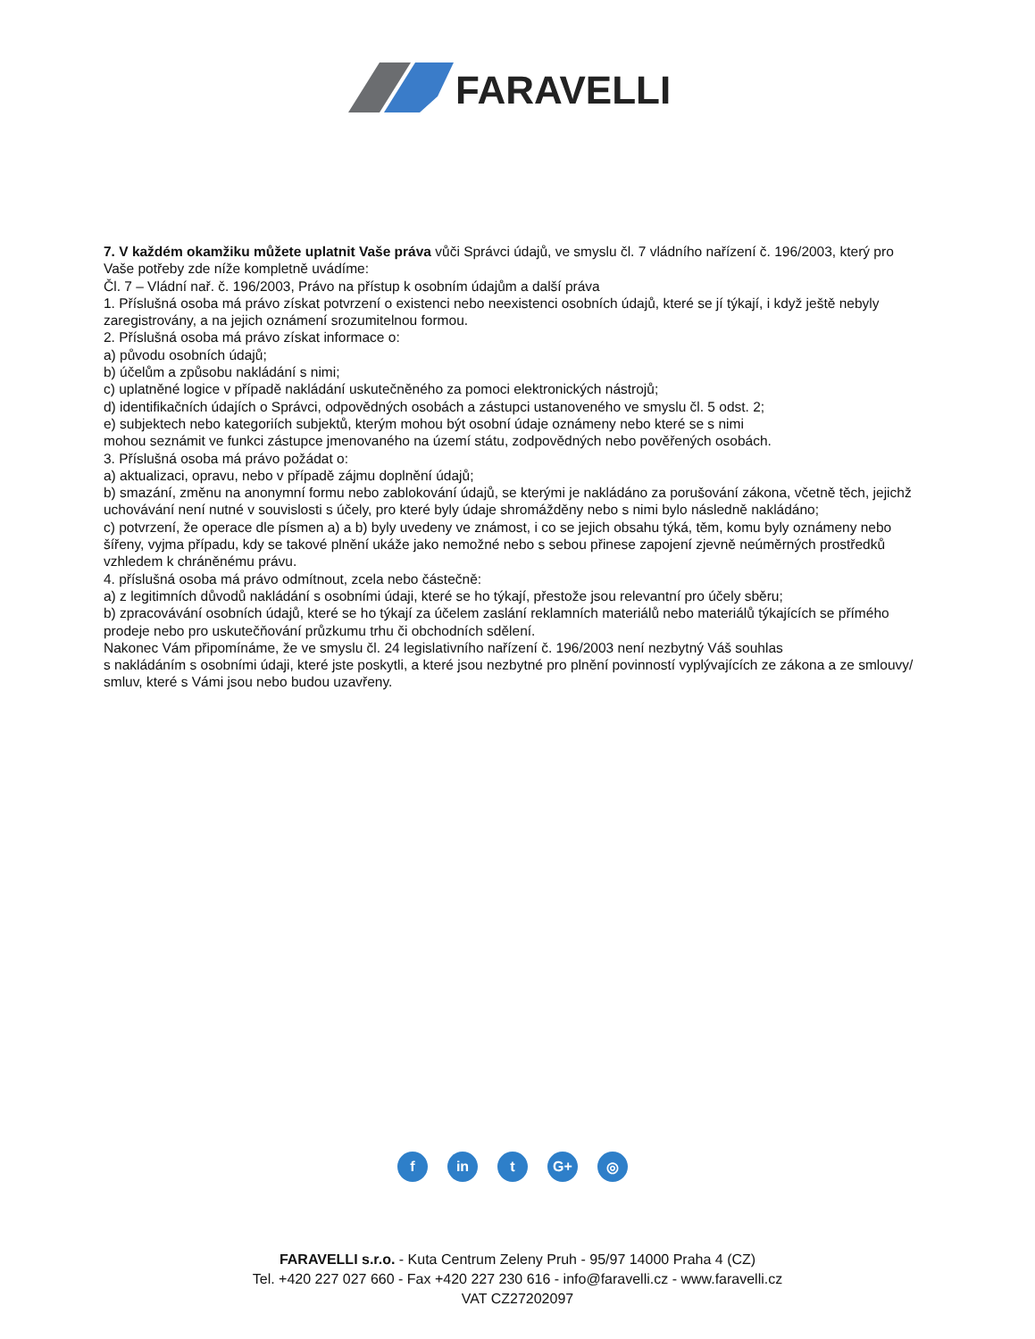FARAVELLI
7. V každém okamžiku můžete uplatnit Vaše práva vůči Správci údajů, ve smyslu čl. 7 vládního nařízení č. 196/2003, který pro Vaše potřeby zde níže kompletně uvádíme:
Čl. 7 – Vládní nař. č. 196/2003, Právo na přístup k osobním údajům a další práva
1. Příslušná osoba má právo získat potvrzení o existenci nebo neexistenci osobních údajů, které se jí týkají, i když ještě nebyly zaregistrovány, a na jejich oznámení srozumitelnou formou.
2. Příslušná osoba má právo získat informace o:
a) původu osobních údajů;
b) účelům a způsobu nakládání s nimi;
c) uplatněné logice v případě nakládání uskutečněného za pomoci elektronických nástrojů;
d) identifikačních údajích o Správci, odpovědných osobách a zástupci ustanoveného ve smyslu čl. 5 odst. 2;
e) subjektech nebo kategoriích subjektů, kterým mohou být osobní údaje oznámeny nebo které se s nimi
mohou seznámit ve funkci zástupce jmenovaného na území státu, zodpovědných nebo pověřených osobách.
3. Příslušná osoba má právo požádat o:
a) aktualizaci, opravu, nebo v případě zájmu doplnění údajů;
b) smazání, změnu na anonymní formu nebo zablokování údajů, se kterými je nakládáno za porušování zákona, včetně těch, jejichž uchovávání není nutné v souvislosti s účely, pro které byly údaje shromážděny nebo s nimi bylo následně nakládáno;
c) potvrzení, že operace dle písmen a) a b) byly uvedeny ve známost, i co se jejich obsahu týká, těm, komu byly oznámeny nebo šířeny, vyjma případu, kdy se takové plnění ukáže jako nemožné nebo s sebou přinese zapojení zjevně neúměrných prostředků vzhledem k chráněnému právu.
4. příslušná osoba má právo odmítnout, zcela nebo částečně:
a) z legitimních důvodů nakládání s osobními údaji, které se ho týkají, přestože jsou relevantní pro účely sběru;
b) zpracovávání osobních údajů, které se ho týkají za účelem zaslání reklamních materiálů nebo materiálů týkajících se přímého prodeje nebo pro uskutečňování průzkumu trhu či obchodních sdělení.
Nakonec Vám připomínáme, že ve smyslu čl. 24 legislativního nařízení č. 196/2003 není nezbytný Váš souhlas
s nakládáním s osobními údaji, které jste poskytli, a které jsou nezbytné pro plnění povinností vyplývajících ze zákona a ze smlouvy/ smluv, které s Vámi jsou nebo budou uzavřeny.
f in t G+ ◎
FARAVELLI s.r.o. - Kuta Centrum Zeleny Pruh - 95/97 14000 Praha 4 (CZ)
Tel. +420 227 027 660 - Fax +420 227 230 616 - info@faravelli.cz - www.faravelli.cz
VAT CZ27202097